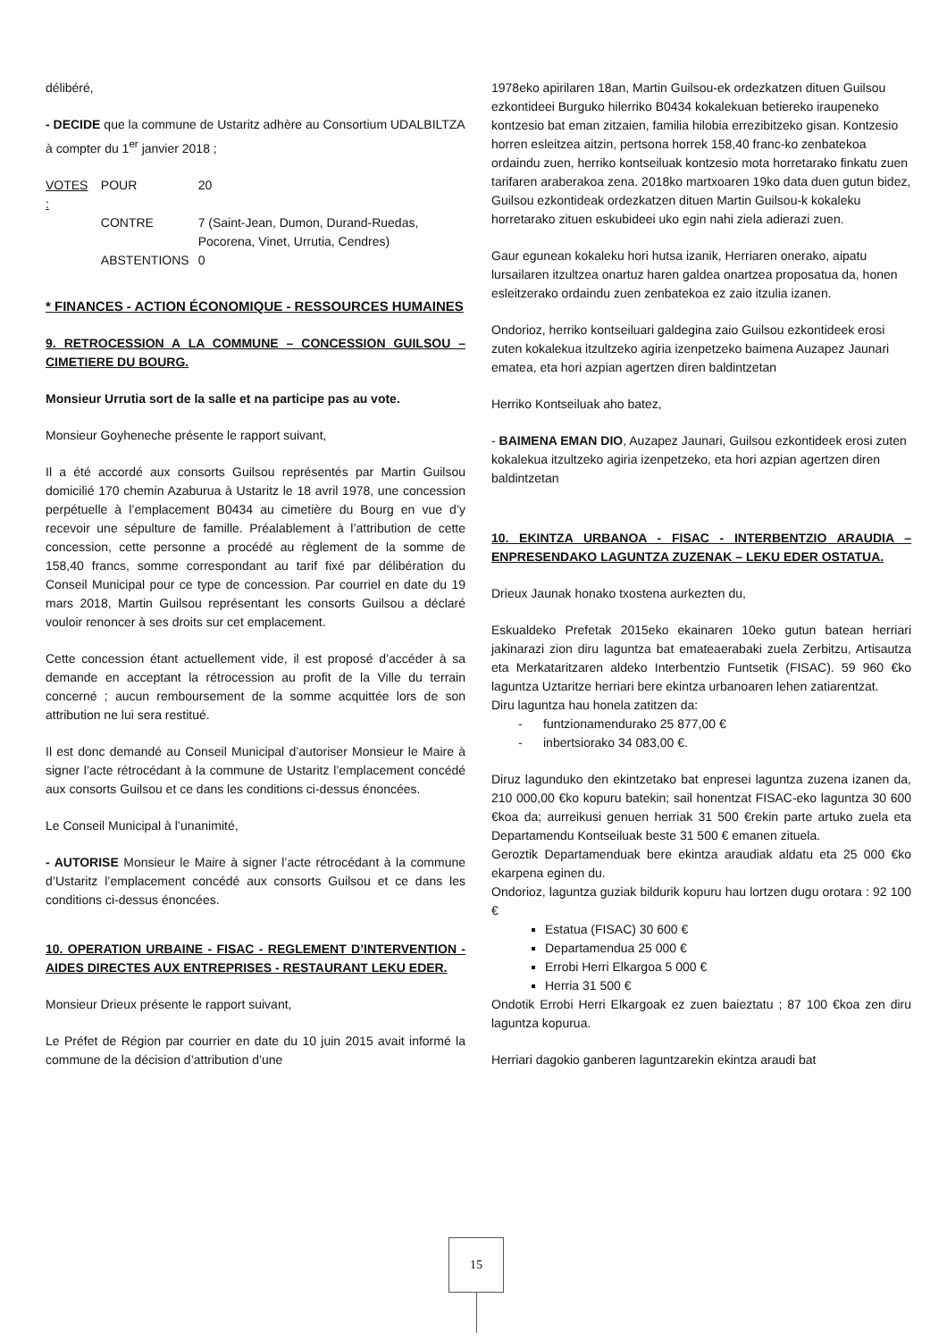délibéré,
- DECIDE que la commune de Ustaritz adhère au Consortium UDALBILTZA à compter du 1<sup>er</sup> janvier 2018 ;
| VOTES : | POUR | 20 |
| | CONTRE | 7 (Saint-Jean, Dumon, Durand-Ruedas, Pocorena, Vinet, Urrutia, Cendres) |
| | ABSTENTIONS | 0 |
* FINANCES - ACTION ÉCONOMIQUE - RESSOURCES HUMAINES
9. RETROCESSION A LA COMMUNE – CONCESSION GUILSOU – CIMETIERE DU BOURG.
Monsieur Urrutia sort de la salle et na participe pas au vote.
Monsieur Goyheneche présente le rapport suivant,
Il a été accordé aux consorts Guilsou représentés par Martin Guilsou domicilié 170 chemin Azaburua à Ustaritz le 18 avril 1978, une concession perpétuelle à l’emplacement B0434 au cimetière du Bourg en vue d’y recevoir une sépulture de famille. Préalablement à l’attribution de cette concession, cette personne a procédé au règlement de la somme de 158,40 francs, somme correspondant au tarif fixé par délibération du Conseil Municipal pour ce type de concession. Par courriel en date du 19 mars 2018, Martin Guilsou représentant les consorts Guilsou a déclaré vouloir renoncer à ses droits sur cet emplacement.
Cette concession étant actuellement vide, il est proposé d’accéder à sa demande en acceptant la rétrocession au profit de la Ville du terrain concerné ; aucun remboursement de la somme acquittée lors de son attribution ne lui sera restitué.
Il est donc demandé au Conseil Municipal d’autoriser Monsieur le Maire à signer l’acte rétrocédant à la commune de Ustaritz l’emplacement concédé aux consorts Guilsou et ce dans les conditions ci-dessus énoncées.
Le Conseil Municipal à l’unanimité,
- AUTORISE Monsieur le Maire à signer l’acte rétrocédant à la commune d’Ustaritz l’emplacement concédé aux consorts Guilsou et ce dans les conditions ci-dessus énoncées.
10. OPERATION URBAINE - FISAC - REGLEMENT D’INTERVENTION - AIDES DIRECTES AUX ENTREPRISES - RESTAURANT LEKU EDER.
Monsieur Drieux présente le rapport suivant,
Le Préfet de Région par courrier en date du 10 juin 2015 avait informé la commune de la décision d’attribution d’une
1978eko apirilaren 18an, Martin Guilsou-ek ordezkatzen dituen Guilsou ezkontideei Burguko hilerriko B0434 kokalekuan betiereko iraupeneko kontzesio bat eman zitzaien, familia hilobia errezibitzeko gisan. Kontzesio horren esleitzea aitzin, pertsona horrek 158,40 franc-ko zenbatekoa ordaindu zuen, herriko kontseiluak kontzesio mota horretarako finkatu zuen tarifaren araberakoa zena. 2018ko martxoaren 19ko data duen gutun bidez, Guilsou ezkontideak ordezkatzen dituen Martin Guilsou-k kokaleku horretarako zituen eskubideei uko egin nahi ziela adierazi zuen.
Gaur egunean kokaleku hori hutsa izanik, Herriaren onerako, aipatu lursailaren itzultzea onartuz haren galdea onartzea proposatua da, honen esleitzerako ordaindu zuen zenbatekoa ez zaio itzulia izanen.
Ondorioz, herriko kontseiluari galdegina zaio Guilsou ezkontideek erosi zuten kokalekua itzultzeko agiria izenpetzeko baimena Auzapez Jaunari ematea, eta hori azpian agertzen diren baldintzetan
Herriko Kontseiluak aho batez,
- BAIMENA EMAN DIO, Auzapez Jaunari, Guilsou ezkontideek erosi zuten kokalekua itzultzeko agiria izenpetzeko, eta hori azpian agertzen diren baldintzetan
10. EKINTZA URBANOA - FISAC - INTERBENTZIO ARAUDIA – ENPRESENDAKO LAGUNTZA ZUZENAK – LEKU EDER OSTATUA.
Drieux Jaunak honako txostena aurkezten du,
Eskualdeko Prefetak 2015eko ekainaren 10eko gutun batean herriari jakinarazi zion diru laguntza bat emateaerabaki zuela Zerbitzu, Artisautza eta Merkataritzaren aldeko Interbentzio Funtsetik (FISAC). 59 960 €ko laguntza Uztaritze herriari bere ekintza urbanoaren lehen zatiarentzat.
Diru laguntza hau honela zatitzen da:
- funtzionamendurako 25 877,00 €
- inbertsiorako 34 083,00 €.
Diruz lagunduko den ekintzetako bat enpresei laguntza zuzena izanen da, 210 000,00 €ko kopuru batekin; sail honentzat FISAC-eko laguntza 30 600 €koa da; aurreikusi genuen herriak 31 500 €rekin parte artuko zuela eta Departamendu Kontseiluak beste 31 500 € emanen zituela.
Geroztik Departamenduak bere ekintza araudiak aldatu eta 25 000 €ko ekarpena eginen du.
Ondorioz, laguntza guziak bildurik kopuru hau lortzen dugu orotara : 92 100 €
Estatua (FISAC) 30 600 €
Departamendua 25 000 €
Errobi Herri Elkargoa 5 000 €
Herria 31 500 €
Ondotik Errobi Herri Elkargoak ez zuen baieztatu ; 87 100 €koa zen diru laguntza kopurua.
Herriari dagokio ganberen laguntzarekin ekintza araudi bat
15